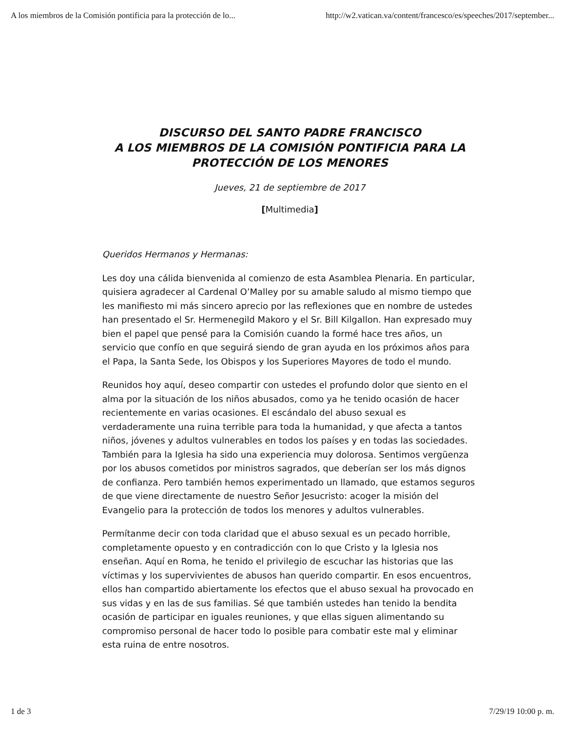A los miembros de la Comisión pontificia para la protección de lo... http://w2.vatican.va/content/francesco/es/speeches/2017/september...
DISCURSO DEL SANTO PADRE FRANCISCO
A LOS MIEMBROS DE LA COMISIÓN PONTIFICIA PARA LA PROTECCIÓN DE LOS MENORES
Jueves, 21 de septiembre de 2017
[Multimedia]
Queridos Hermanos y Hermanas:
Les doy una cálida bienvenida al comienzo de esta Asamblea Plenaria. En particular, quisiera agradecer al Cardenal O’Malley por su amable saludo al mismo tiempo que les manifiesto mi más sincero aprecio por las reflexiones que en nombre de ustedes han presentado el Sr. Hermenegild Makoro y el Sr. Bill Kilgallon. Han expresado muy bien el papel que pensé para la Comisión cuando la formé hace tres años, un servicio que confío en que seguirá siendo de gran ayuda en los próximos años para el Papa, la Santa Sede, los Obispos y los Superiores Mayores de todo el mundo.
Reunidos hoy aquí, deseo compartir con ustedes el profundo dolor que siento en el alma por la situación de los niños abusados, como ya he tenido ocasión de hacer recientemente en varias ocasiones. El escándalo del abuso sexual es verdaderamente una ruina terrible para toda la humanidad, y que afecta a tantos niños, jóvenes y adultos vulnerables en todos los países y en todas las sociedades. También para la Iglesia ha sido una experiencia muy dolorosa. Sentimos vergüenza por los abusos cometidos por ministros sagrados, que deberían ser los más dignos de confianza. Pero también hemos experimentado un llamado, que estamos seguros de que viene directamente de nuestro Señor Jesucristo: acoger la misión del Evangelio para la protección de todos los menores y adultos vulnerables.
Permítanme decir con toda claridad que el abuso sexual es un pecado horrible, completamente opuesto y en contradicción con lo que Cristo y la Iglesia nos enseñan. Aquí en Roma, he tenido el privilegio de escuchar las historias que las víctimas y los supervivientes de abusos han querido compartir. En esos encuentros, ellos han compartido abiertamente los efectos que el abuso sexual ha provocado en sus vidas y en las de sus familias. Sé que también ustedes han tenido la bendita ocasión de participar en iguales reuniones, y que ellas siguen alimentando su compromiso personal de hacer todo lo posible para combatir este mal y eliminar esta ruina de entre nosotros.
1 de 3 7/29/19 10:00 p. m.